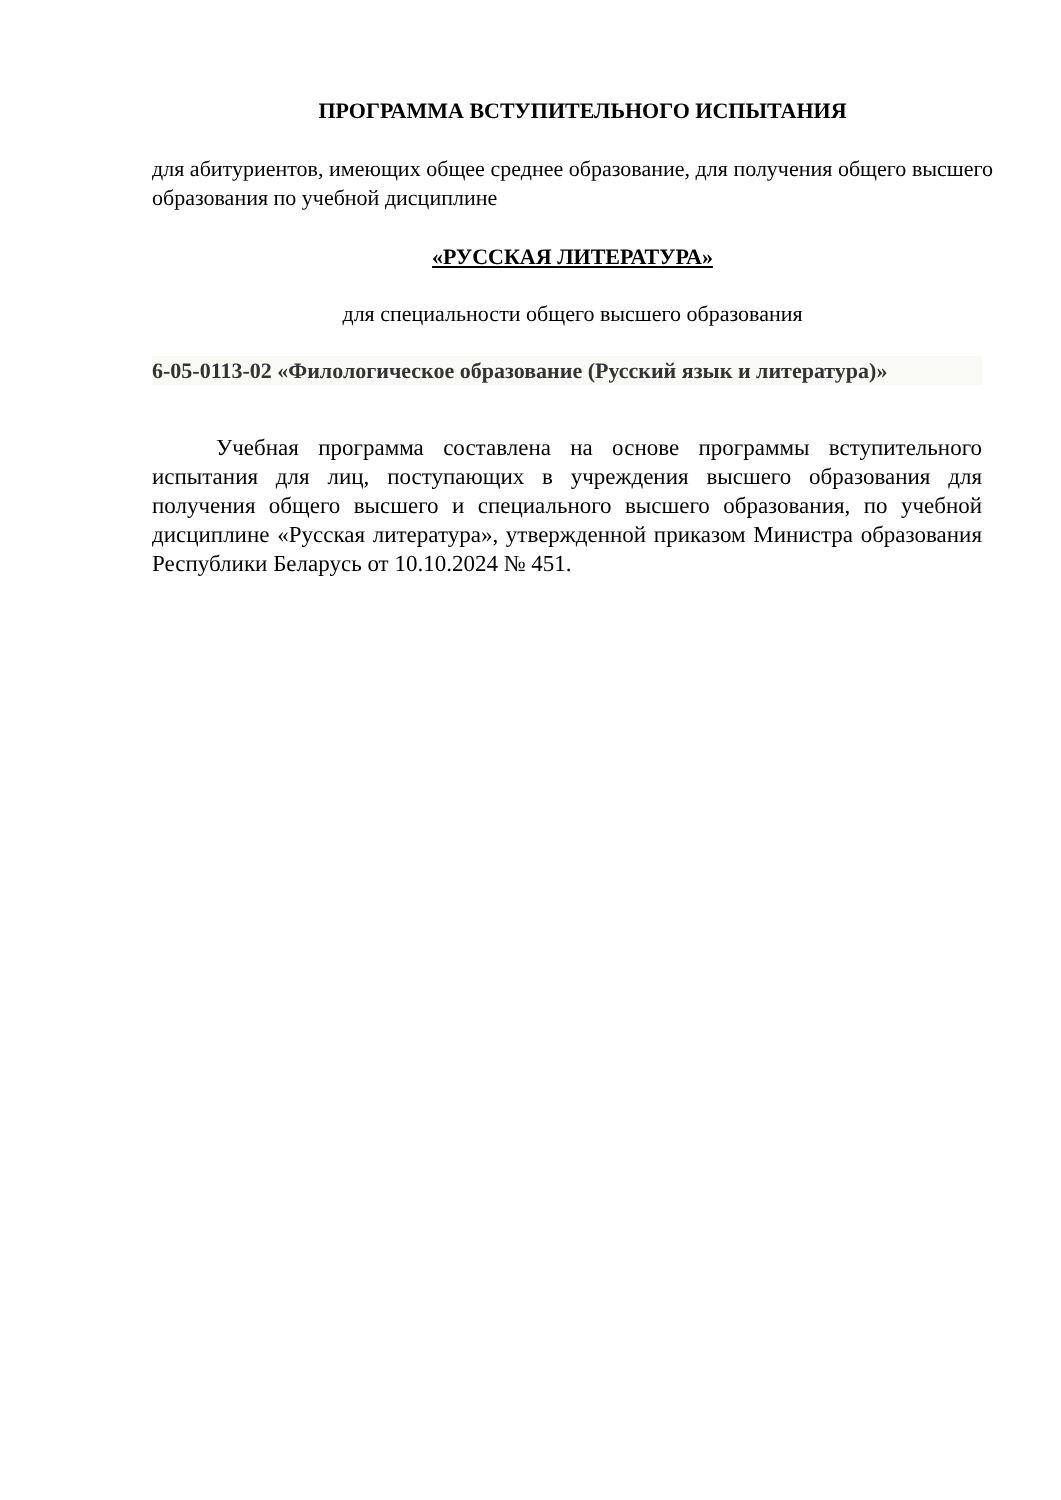ПРОГРАММА ВСТУПИТЕЛЬНОГО ИСПЫТАНИЯ
для абитуриентов, имеющих общее среднее образование, для получения общего высшего образования по учебной дисциплине
«РУССКАЯ ЛИТЕРАТУРА»
для специальности общего высшего образования
6-05-0113-02 «Филологическое образование (Русский язык и литература)»
Учебная программа составлена на основе программы вступительного испытания для лиц, поступающих в учреждения высшего образования для получения общего высшего и специального высшего образования, по учебной дисциплине «Русская литература», утвержденной приказом Министра образования Республики Беларусь от 10.10.2024 № 451.